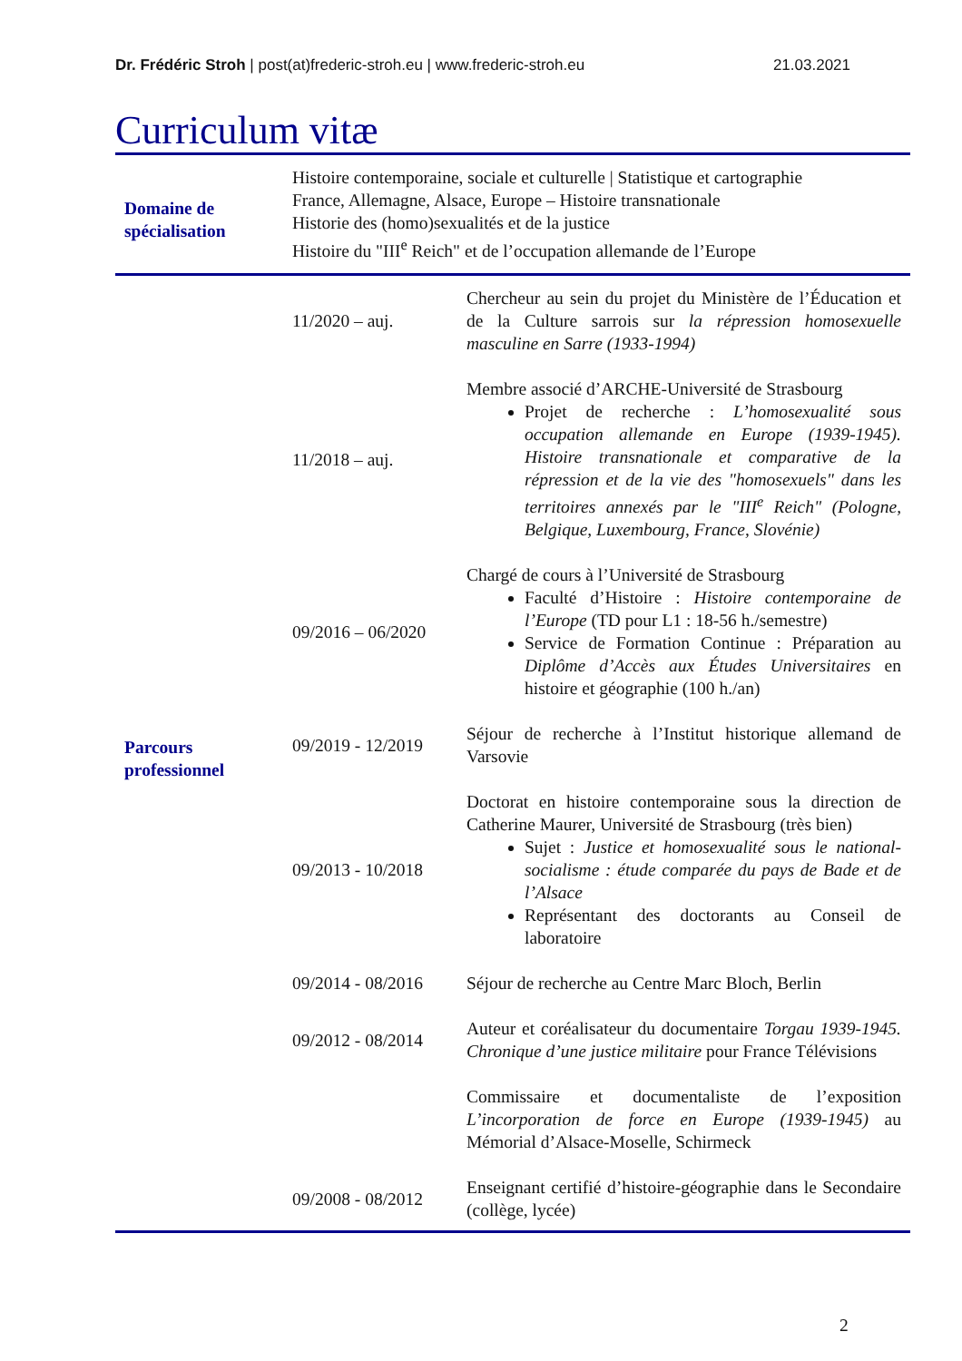Dr. Frédéric Stroh | post(at)frederic-stroh.eu | www.frederic-stroh.eu 21.03.2021
Curriculum vitæ
| Domaine de spécialisation | Histoire contemporaine, sociale et culturelle / Statistique et cartographie France, Allemagne, Alsace, Europe – Histoire transnationale Historie des (homo)sexualités et de la justice Histoire du "III<sup>e</sup> Reich" et de l’occupation allemande de l’Europe | |
| Parcours professionnel | 11/2020 – auj. | Chercheur au sein du projet du Ministère de l’Éducation et de la Culture sarrois sur la répression homosexuelle masculine en Sarre (1933-1994) |
| | 11/2018 – auj. | Membre associé d’ARCHE-Université de Strasbourg Projet de recherche : L’homosexualité sous occupation allemande en Europe (1939-1945). Histoire transnationale et comparative de la répression et de la vie des "homosexuels" dans les territoires annexés par le "III<sup>e</sup> Reich" (Pologne, Belgique, Luxembourg, France, Slovénie) |
| | 09/2016 – 06/2020 | Chargé de cours à l’Université de Strasbourg Faculté d’Histoire : Histoire contemporaine de l’Europe (TD pour L1 : 18-56 h./semestre) Service de Formation Continue : Préparation au Diplôme d’Accès aux Études Universitaires en histoire et géographie (100 h./an) |
| | 09/2019 - 12/2019 | Séjour de recherche à l’Institut historique allemand de Varsovie |
| | 09/2013 - 10/2018 | Doctorat en histoire contemporaine sous la direction de Catherine Maurer, Université de Strasbourg (très bien) Sujet : Justice et homosexualité sous le national-socialisme : étude comparée du pays de Bade et de l’Alsace Représentant des doctorants au Conseil de laboratoire |
| | 09/2014 - 08/2016 | Séjour de recherche au Centre Marc Bloch, Berlin |
| | 09/2012 - 08/2014 | Auteur et coréalisateur du documentaire Torgau 1939-1945. Chronique d’une justice militaire pour France Télévisions |
| | | Commissaire et documentaliste de l’exposition L’incorporation de force en Europe (1939-1945) au Mémorial d’Alsace-Moselle, Schirmeck |
| | 09/2008 - 08/2012 | Enseignant certifié d’histoire-géographie dans le Secondaire (collège, lycée) |
2